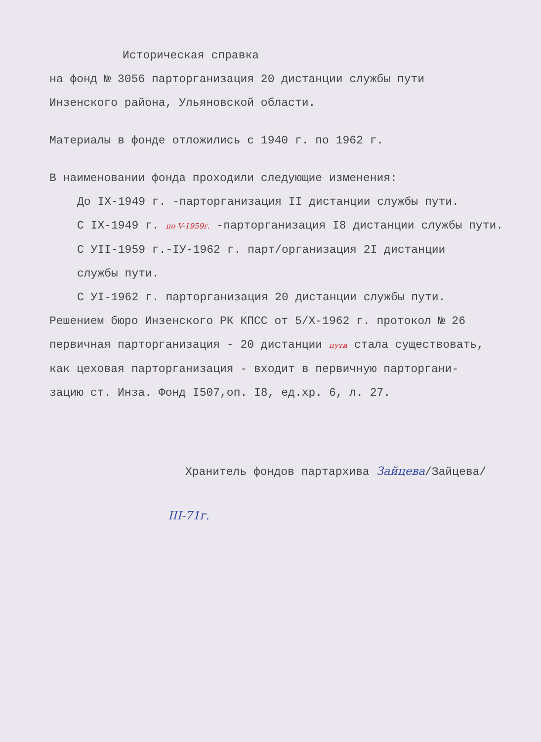Историческая справка
на фонд № 3056 парторганизация 20 дистанции службы пути
Инзенского района, Ульяновской области.
Материалы в фонде отложились с 1940 г. по 1962 г.
В наименовании фонда проходили следующие изменения:
До IX-1949 г. -парторганизация II дистанции службы пути.
С IX-1949 г. по V-1959г. -парторганизация I8 дистанции службы пути.
С УII-1959 г.-IУ-1962 г. парт/организация 2I дистанции
службы пути.
С УI-1962 г. парторганизация 20 дистанции службы пути.
Решением бюро Инзенского РК КПСС от 5/X-1962 г. протокол № 26
первичная парторганизация - 20 дистанции пути стала существовать,
как цеховая парторганизация - входит в первичную парторгани-
зацию ст. Инза. Фонд I507,оп. I8, ед.хр. 6, л. 27.
Хранитель фондов партархива Зайцева/Зайцева/
III-71г.